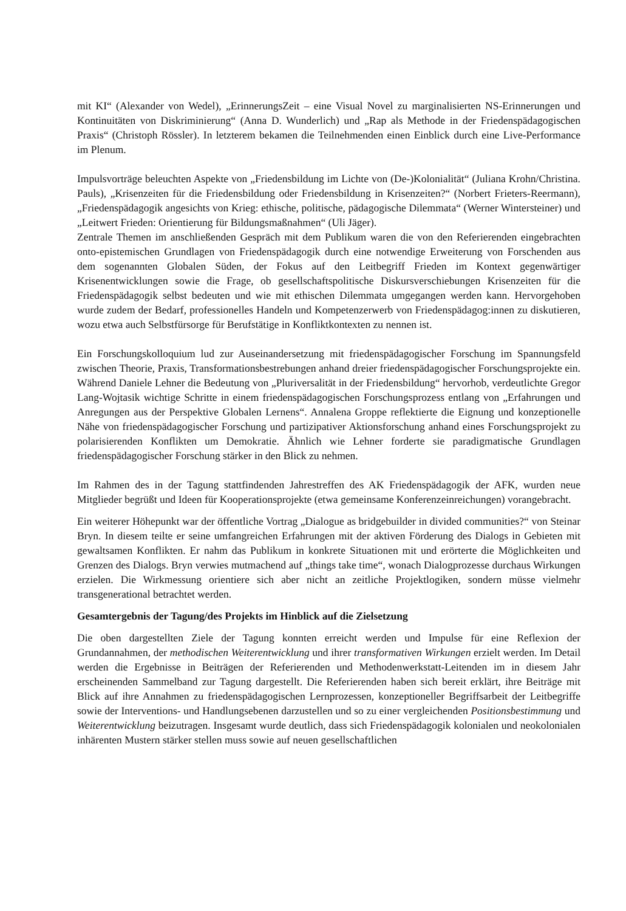mit KI“ (Alexander von Wedel), „ErinnerungsZeit – eine Visual Novel zu marginalisierten NS-Erinnerungen und Kontinuitäten von Diskriminierung“ (Anna D. Wunderlich) und „Rap als Methode in der Friedenspädagogischen Praxis“ (Christoph Rössler). In letzterem bekamen die Teilnehmenden einen Einblick durch eine Live-Performance im Plenum.
Impulsvorträge beleuchten Aspekte von „Friedensbildung im Lichte von (De-)Kolonialität“ (Juliana Krohn/Christina. Pauls), „Krisenzeiten für die Friedensbildung oder Friedensbildung in Krisenzeiten?“ (Norbert Frieters-Reermann), „Friedenspädagogik angesichts von Krieg: ethische, politische, pädagogische Dilemmata“ (Werner Wintersteiner) und „Leitwert Frieden: Orientierung für Bildungsmaßnahmen“ (Uli Jäger).
Zentrale Themen im anschließenden Gespräch mit dem Publikum waren die von den Referierenden eingebrachten onto-epistemischen Grundlagen von Friedenspädagogik durch eine notwendige Erweiterung von Forschenden aus dem sogenannten Globalen Süden, der Fokus auf den Leitbegriff Frieden im Kontext gegenwärtiger Krisenentwicklungen sowie die Frage, ob gesellschaftspolitische Diskursverschiebungen Krisenzeiten für die Friedenspädagogik selbst bedeuten und wie mit ethischen Dilemmata umgegangen werden kann. Hervorgehoben wurde zudem der Bedarf, professionelles Handeln und Kompetenzerwerb von Friedenspädagog:innen zu diskutieren, wozu etwa auch Selbstfürsorge für Berufstätige in Konfliktkontexten zu nennen ist.
Ein Forschungskolloquium lud zur Auseinandersetzung mit friedenspädagogischer Forschung im Spannungsfeld zwischen Theorie, Praxis, Transformationsbestrebungen anhand dreier friedenspädagogischer Forschungsprojekte ein. Während Daniele Lehner die Bedeutung von „Pluriversalität in der Friedensbildung“ hervorhob, verdeutlichte Gregor Lang-Wojtasik wichtige Schritte in einem friedenspädagogischen Forschungsprozess entlang von „Erfahrungen und Anregungen aus der Perspektive Globalen Lernens“. Annalena Groppe reflektierte die Eignung und konzeptionelle Nähe von friedenspädagogischer Forschung und partizipativer Aktionsforschung anhand eines Forschungsprojekt zu polarisierenden Konflikten um Demokratie. Ähnlich wie Lehner forderte sie paradigmatische Grundlagen friedenspädagogischer Forschung stärker in den Blick zu nehmen.
Im Rahmen des in der Tagung stattfindenden Jahrestreffen des AK Friedenspädagogik der AFK, wurden neue Mitglieder begrüßt und Ideen für Kooperationsprojekte (etwa gemeinsame Konferenzeinreichungen) vorangebracht.
Ein weiterer Höhepunkt war der öffentliche Vortrag „Dialogue as bridgebuilder in divided communities?“ von Steinar Bryn. In diesem teilte er seine umfangreichen Erfahrungen mit der aktiven Förderung des Dialogs in Gebieten mit gewaltsamen Konflikten. Er nahm das Publikum in konkrete Situationen mit und erörterte die Möglichkeiten und Grenzen des Dialogs. Bryn verwies mutmachend auf „things take time“, wonach Dialogprozesse durchaus Wirkungen erzielen. Die Wirkmessung orientiere sich aber nicht an zeitliche Projektlogiken, sondern müsse vielmehr transgenerational betrachtet werden.
Gesamtergebnis der Tagung/des Projekts im Hinblick auf die Zielsetzung
Die oben dargestellten Ziele der Tagung konnten erreicht werden und Impulse für eine Reflexion der Grundannahmen, der methodischen Weiterentwicklung und ihrer transformativen Wirkungen erzielt werden. Im Detail werden die Ergebnisse in Beiträgen der Referierenden und Methodenwerkstatt-Leitenden im in diesem Jahr erscheinenden Sammelband zur Tagung dargestellt. Die Referierenden haben sich bereit erklärt, ihre Beiträge mit Blick auf ihre Annahmen zu friedenspädagogischen Lernprozessen, konzeptioneller Begriffsarbeit der Leitbegriffe sowie der Interventions- und Handlungsebenen darzustellen und so zu einer vergleichenden Positionsbestimmung und Weiterentwicklung beizutragen. Insgesamt wurde deutlich, dass sich Friedenspädagogik kolonialen und neokolonialen inhärenten Mustern stärker stellen muss sowie auf neuen gesellschaftlichen